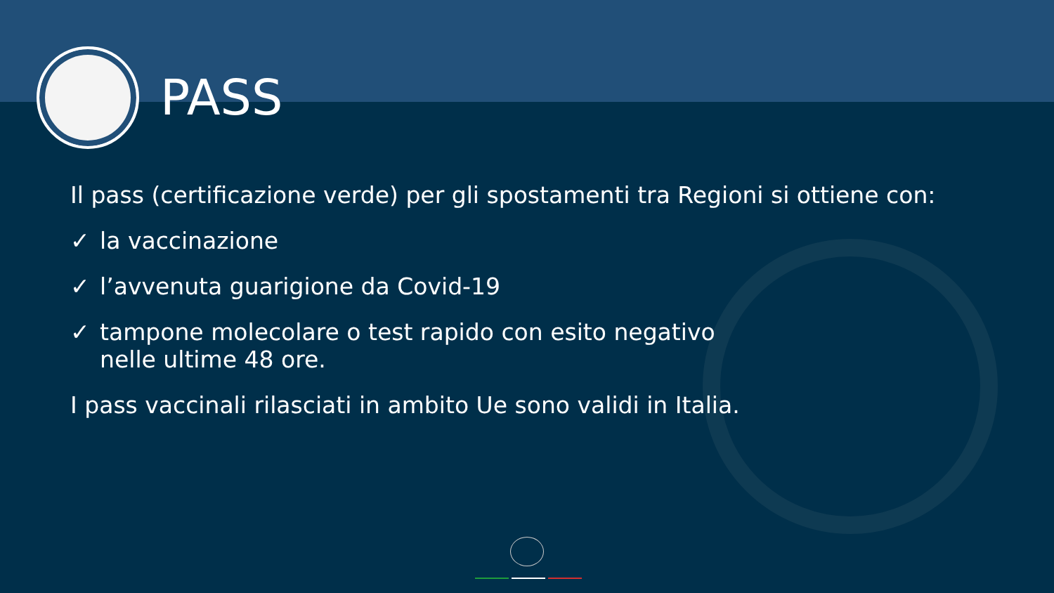PASS
Il pass (certificazione verde) per gli spostamenti tra Regioni si ottiene con:
✓ la vaccinazione
✓ l’avvenuta guarigione da Covid-19
✓ tampone molecolare o test rapido con esito negativo
nelle ultime 48 ore.
I pass vaccinali rilasciati in ambito Ue sono validi in Italia.